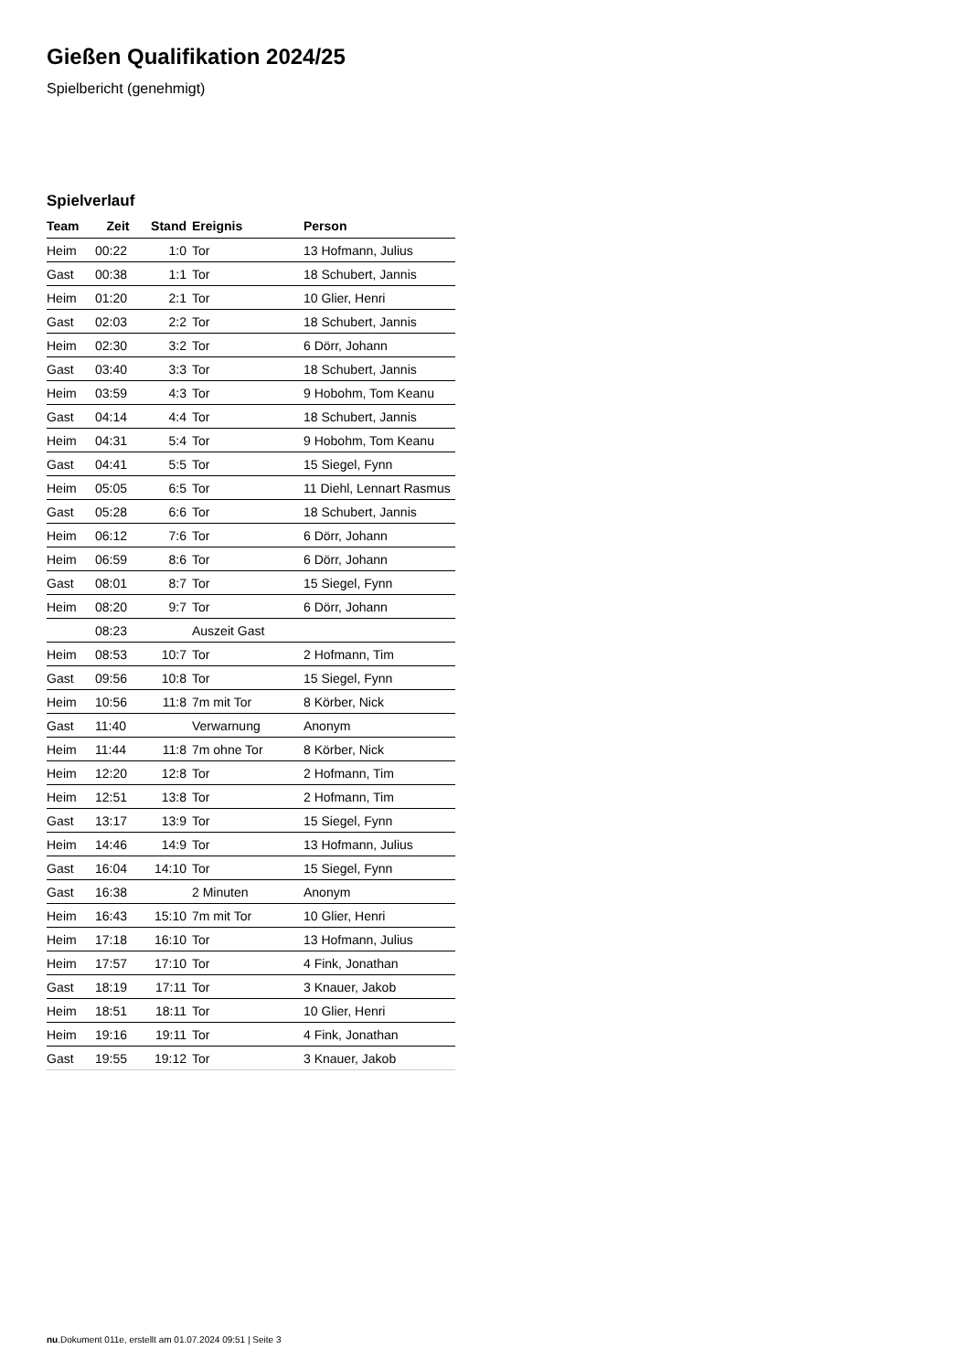Gießen Qualifikation 2024/25
Spielbericht (genehmigt)
Spielverlauf
| Team | Zeit | Stand | Ereignis | Person |
| --- | --- | --- | --- | --- |
| Heim | 00:22 | 1:0 | Tor | 13 Hofmann, Julius |
| Gast | 00:38 | 1:1 | Tor | 18 Schubert, Jannis |
| Heim | 01:20 | 2:1 | Tor | 10 Glier, Henri |
| Gast | 02:03 | 2:2 | Tor | 18 Schubert, Jannis |
| Heim | 02:30 | 3:2 | Tor | 6 Dörr, Johann |
| Gast | 03:40 | 3:3 | Tor | 18 Schubert, Jannis |
| Heim | 03:59 | 4:3 | Tor | 9 Hobohm, Tom Keanu |
| Gast | 04:14 | 4:4 | Tor | 18 Schubert, Jannis |
| Heim | 04:31 | 5:4 | Tor | 9 Hobohm, Tom Keanu |
| Gast | 04:41 | 5:5 | Tor | 15 Siegel, Fynn |
| Heim | 05:05 | 6:5 | Tor | 11 Diehl, Lennart Rasmus |
| Gast | 05:28 | 6:6 | Tor | 18 Schubert, Jannis |
| Heim | 06:12 | 7:6 | Tor | 6 Dörr, Johann |
| Heim | 06:59 | 8:6 | Tor | 6 Dörr, Johann |
| Gast | 08:01 | 8:7 | Tor | 15 Siegel, Fynn |
| Heim | 08:20 | 9:7 | Tor | 6 Dörr, Johann |
| | 08:23 | | Auszeit Gast | |
| Heim | 08:53 | 10:7 | Tor | 2 Hofmann, Tim |
| Gast | 09:56 | 10:8 | Tor | 15 Siegel, Fynn |
| Heim | 10:56 | 11:8 | 7m mit Tor | 8 Körber, Nick |
| Gast | 11:40 | | Verwarnung | Anonym |
| Heim | 11:44 | 11:8 | 7m ohne Tor | 8 Körber, Nick |
| Heim | 12:20 | 12:8 | Tor | 2 Hofmann, Tim |
| Heim | 12:51 | 13:8 | Tor | 2 Hofmann, Tim |
| Gast | 13:17 | 13:9 | Tor | 15 Siegel, Fynn |
| Heim | 14:46 | 14:9 | Tor | 13 Hofmann, Julius |
| Gast | 16:04 | 14:10 | Tor | 15 Siegel, Fynn |
| Gast | 16:38 | | 2 Minuten | Anonym |
| Heim | 16:43 | 15:10 | 7m mit Tor | 10 Glier, Henri |
| Heim | 17:18 | 16:10 | Tor | 13 Hofmann, Julius |
| Heim | 17:57 | 17:10 | Tor | 4 Fink, Jonathan |
| Gast | 18:19 | 17:11 | Tor | 3 Knauer, Jakob |
| Heim | 18:51 | 18:11 | Tor | 10 Glier, Henri |
| Heim | 19:16 | 19:11 | Tor | 4 Fink, Jonathan |
| Gast | 19:55 | 19:12 | Tor | 3 Knauer, Jakob |
nu.Dokument 011e, erstellt am 01.07.2024 09:51 | Seite 3